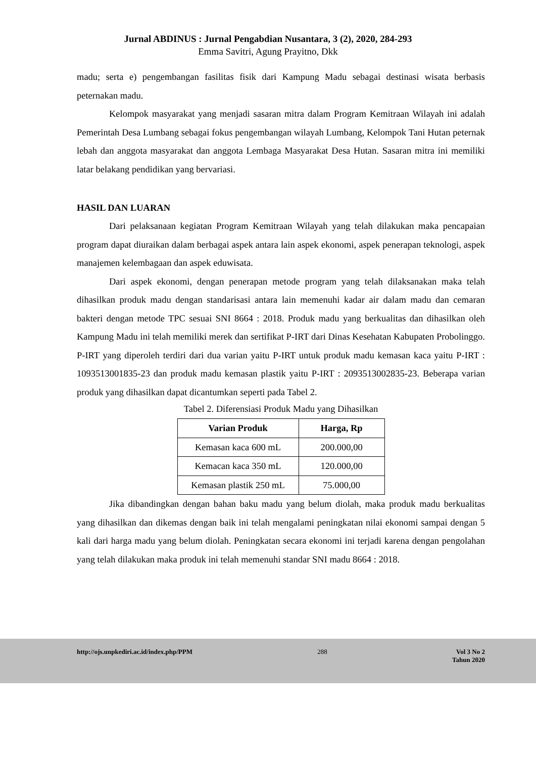Jurnal ABDINUS : Jurnal Pengabdian Nusantara, 3 (2), 2020, 284-293
Emma Savitri, Agung Prayitno, Dkk
madu; serta e) pengembangan fasilitas fisik dari Kampung Madu sebagai destinasi wisata berbasis peternakan madu.
Kelompok masyarakat yang menjadi sasaran mitra dalam Program Kemitraan Wilayah ini adalah Pemerintah Desa Lumbang sebagai fokus pengembangan wilayah Lumbang, Kelompok Tani Hutan peternak lebah dan anggota masyarakat dan anggota Lembaga Masyarakat Desa Hutan. Sasaran mitra ini memiliki latar belakang pendidikan yang bervariasi.
HASIL DAN LUARAN
Dari pelaksanaan kegiatan Program Kemitraan Wilayah yang telah dilakukan maka pencapaian program dapat diuraikan dalam berbagai aspek antara lain aspek ekonomi, aspek penerapan teknologi, aspek manajemen kelembagaan dan aspek eduwisata.
Dari aspek ekonomi, dengan penerapan metode program yang telah dilaksanakan maka telah dihasilkan produk madu dengan standarisasi antara lain memenuhi kadar air dalam madu dan cemaran bakteri dengan metode TPC sesuai SNI 8664 : 2018. Produk madu yang berkualitas dan dihasilkan oleh Kampung Madu ini telah memiliki merek dan sertifikat P-IRT dari Dinas Kesehatan Kabupaten Probolinggo. P-IRT yang diperoleh terdiri dari dua varian yaitu P-IRT untuk produk madu kemasan kaca yaitu P-IRT : 1093513001835-23 dan produk madu kemasan plastik yaitu P-IRT : 2093513002835-23. Beberapa varian produk yang dihasilkan dapat dicantumkan seperti pada Tabel 2.
Tabel 2. Diferensiasi Produk Madu yang Dihasilkan
| Varian Produk | Harga, Rp |
| --- | --- |
| Kemasan kaca 600 mL | 200.000,00 |
| Kemacan kaca 350 mL | 120.000,00 |
| Kemasan plastik 250 mL | 75.000,00 |
Jika dibandingkan dengan bahan baku madu yang belum diolah, maka produk madu berkualitas yang dihasilkan dan dikemas dengan baik ini telah mengalami peningkatan nilai ekonomi sampai dengan 5 kali dari harga madu yang belum diolah. Peningkatan secara ekonomi ini terjadi karena dengan pengolahan yang telah dilakukan maka produk ini telah memenuhi standar SNI madu 8664 : 2018.
http://ojs.unpkediri.ac.id/index.php/PPM 288 Vol 3 No 2
Tahun 2020